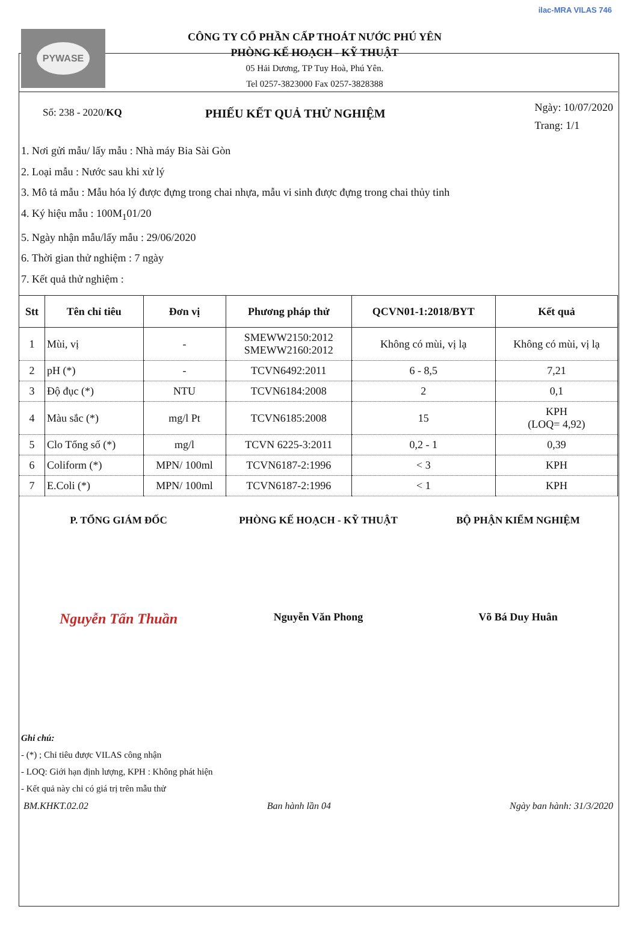PYWASE
CÔNG TY CỔ PHẦN CẤP THOÁT NƯỚC PHÚ YÊN
PHÒNG KẾ HOẠCH - KỸ THUẬT
05 Hải Dương, TP Tuy Hoà, Phú Yên.
Tel 0257-3823000 Fax 0257-3828388
ilac-MRA VILAS 746
Số: 238 - 2020/KQ
PHIẾU KẾT QUẢ THỬ NGHIỆM
Ngày: 10/07/2020
Trang: 1/1
1. Nơi gửi mẫu/ lấy mẫu : Nhà máy Bia Sài Gòn
2. Loại mẫu : Nước sau khi xử lý
3. Mô tả mẫu : Mẫu hóa lý được đựng trong chai nhựa, mẫu vi sinh được đựng trong chai thủy tinh
4. Ký hiệu mẫu : 100M<sub>1</sub>01/20
5. Ngày nhận mẫu/lấy mẫu : 29/06/2020
6. Thời gian thử nghiệm : 7 ngày
7. Kết quả thử nghiệm :
| Stt | Tên chỉ tiêu | Đơn vị | Phương pháp thử | QCVN01-1:2018/BYT | Kết quả |
| --- | --- | --- | --- | --- | --- |
| 1 | Mùi, vị | - | SMEWW2150:2012 SMEWW2160:2012 | Không có mùi, vị lạ | Không có mùi, vị lạ |
| 2 | pH (*) | - | TCVN6492:2011 | 6 - 8,5 | 7,21 |
| 3 | Độ đục (*) | NTU | TCVN6184:2008 | 2 | 0,1 |
| 4 | Màu sắc (*) | mg/l Pt | TCVN6185:2008 | 15 | KPH (LOQ= 4,92) |
| 5 | Clo Tổng số (*) | mg/l | TCVN 6225-3:2011 | 0,2 - 1 | 0,39 |
| 6 | Coliform (*) | MPN/ 100ml | TCVN6187-2:1996 | < 3 | KPH |
| 7 | E.Coli (*) | MPN/ 100ml | TCVN6187-2:1996 | < 1 | KPH |
P. TỔNG GIÁM ĐỐC PHÒNG KẾ HOẠCH - KỸ THUẬT BỘ PHẬN KIỂM NGHIỆM
Nguyễn Tấn Thuần
Nguyễn Văn Phong Võ Bá Duy Huân
Ghi chú:
- (*) ; Chỉ tiêu được VILAS công nhận
- LOQ: Giới hạn định lượng, KPH : Không phát hiện
- Kết quả này chỉ có giá trị trên mẫu thử
BM.KHKT.02.02 Ban hành lần 04 Ngày ban hành: 31/3/2020